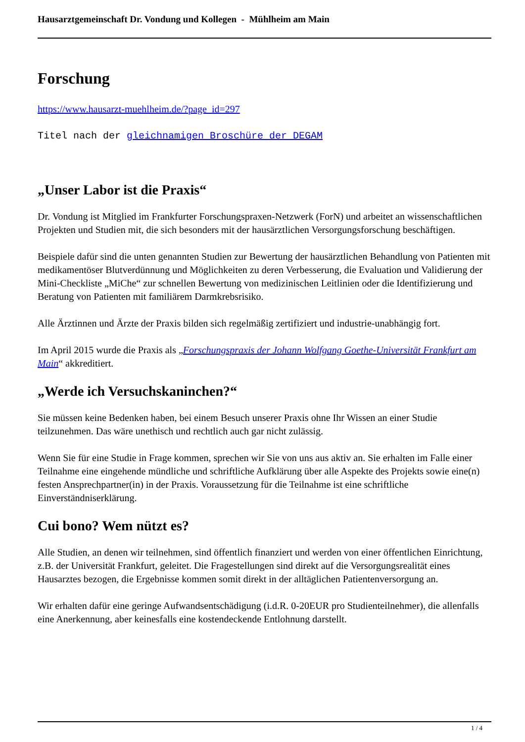Hausarztgemeinschaft Dr. Vondung und Kollegen - Mühlheim am Main
Forschung
https://www.hausarzt-muehlheim.de/?page_id=297
Titel nach der gleichnamigen Broschüre der DEGAM
„Unser Labor ist die Praxis“
Dr. Vondung ist Mitglied im Frankfurter Forschungspraxen-Netzwerk (ForN) und arbeitet an wissenschaftlichen Projekten und Studien mit, die sich besonders mit der hausärztlichen Versorgungsforschung beschäftigen.
Beispiele dafür sind die unten genannten Studien zur Bewertung der hausärztlichen Behandlung von Patienten mit medikamentöser Blutverdünnung und Möglichkeiten zu deren Verbesserung, die Evaluation und Validierung der Mini-Checkliste „MiChe“ zur schnellen Bewertung von medizinischen Leitlinien oder die Identifizierung und Beratung von Patienten mit familiärem Darmkrebsrisiko.
Alle Ärztinnen und Ärzte der Praxis bilden sich regelmäßig zertifiziert und industrie-unabhängig fort.
Im April 2015 wurde die Praxis als „Forschungspraxis der Johann Wolfgang Goethe-Universität Frankfurt am Main“ akkreditiert.
„Werde ich Versuchskaninchen?“
Sie müssen keine Bedenken haben, bei einem Besuch unserer Praxis ohne Ihr Wissen an einer Studie teilzunehmen. Das wäre unethisch und rechtlich auch gar nicht zulässig.
Wenn Sie für eine Studie in Frage kommen, sprechen wir Sie von uns aus aktiv an. Sie erhalten im Falle einer Teilnahme eine eingehende mündliche und schriftliche Aufklärung über alle Aspekte des Projekts sowie eine(n) festen Ansprechpartner(in) in der Praxis. Voraussetzung für die Teilnahme ist eine schriftliche Einverständniserklärung.
Cui bono? Wem nützt es?
Alle Studien, an denen wir teilnehmen, sind öffentlich finanziert und werden von einer öffentlichen Einrichtung, z.B. der Universität Frankfurt, geleitet. Die Fragestellungen sind direkt auf die Versorgungsrealität eines Hausarztes bezogen, die Ergebnisse kommen somit direkt in der alltäglichen Patientenversorgung an.
Wir erhalten dafür eine geringe Aufwandsentschädigung (i.d.R. 0-20EUR pro Studienteilnehmer), die allenfalls eine Anerkennung, aber keinesfalls eine kostendeckende Entlohnung darstellt.
1 / 4